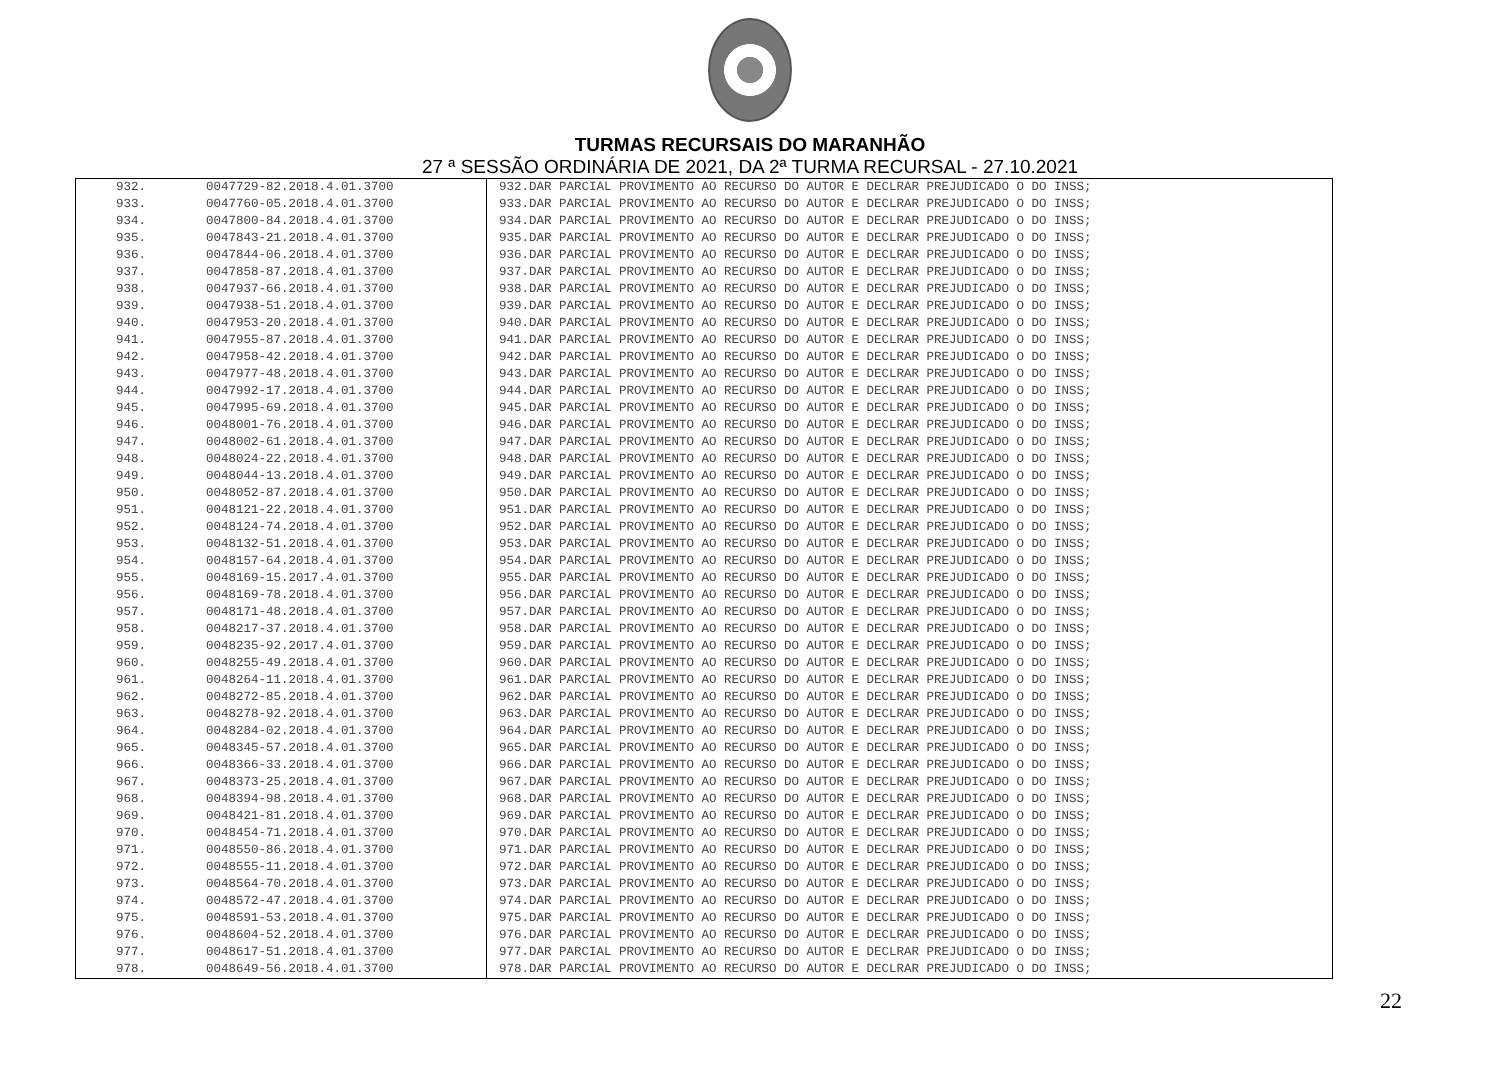TURMAS RECURSAIS DO MARANHÃO
27 ª SESSÃO ORDINÁRIA DE 2021, DA 2ª TURMA RECURSAL - 27.10.2021
| 932. | 0047729-82.2018.4.01.3700 | 932.DAR PARCIAL PROVIMENTO AO RECURSO DO AUTOR E DECLRAR PREJUDICADO O DO INSS; |
| 933. | 0047760-05.2018.4.01.3700 | 933.DAR PARCIAL PROVIMENTO AO RECURSO DO AUTOR E DECLRAR PREJUDICADO O DO INSS; |
| 934. | 0047800-84.2018.4.01.3700 | 934.DAR PARCIAL PROVIMENTO AO RECURSO DO AUTOR E DECLRAR PREJUDICADO O DO INSS; |
| 935. | 0047843-21.2018.4.01.3700 | 935.DAR PARCIAL PROVIMENTO AO RECURSO DO AUTOR E DECLRAR PREJUDICADO O DO INSS; |
| 936. | 0047844-06.2018.4.01.3700 | 936.DAR PARCIAL PROVIMENTO AO RECURSO DO AUTOR E DECLRAR PREJUDICADO O DO INSS; |
| 937. | 0047858-87.2018.4.01.3700 | 937.DAR PARCIAL PROVIMENTO AO RECURSO DO AUTOR E DECLRAR PREJUDICADO O DO INSS; |
| 938. | 0047937-66.2018.4.01.3700 | 938.DAR PARCIAL PROVIMENTO AO RECURSO DO AUTOR E DECLRAR PREJUDICADO O DO INSS; |
| 939. | 0047938-51.2018.4.01.3700 | 939.DAR PARCIAL PROVIMENTO AO RECURSO DO AUTOR E DECLRAR PREJUDICADO O DO INSS; |
| 940. | 0047953-20.2018.4.01.3700 | 940.DAR PARCIAL PROVIMENTO AO RECURSO DO AUTOR E DECLRAR PREJUDICADO O DO INSS; |
| 941. | 0047955-87.2018.4.01.3700 | 941.DAR PARCIAL PROVIMENTO AO RECURSO DO AUTOR E DECLRAR PREJUDICADO O DO INSS; |
| 942. | 0047958-42.2018.4.01.3700 | 942.DAR PARCIAL PROVIMENTO AO RECURSO DO AUTOR E DECLRAR PREJUDICADO O DO INSS; |
| 943. | 0047977-48.2018.4.01.3700 | 943.DAR PARCIAL PROVIMENTO AO RECURSO DO AUTOR E DECLRAR PREJUDICADO O DO INSS; |
| 944. | 0047992-17.2018.4.01.3700 | 944.DAR PARCIAL PROVIMENTO AO RECURSO DO AUTOR E DECLRAR PREJUDICADO O DO INSS; |
| 945. | 0047995-69.2018.4.01.3700 | 945.DAR PARCIAL PROVIMENTO AO RECURSO DO AUTOR E DECLRAR PREJUDICADO O DO INSS; |
| 946. | 0048001-76.2018.4.01.3700 | 946.DAR PARCIAL PROVIMENTO AO RECURSO DO AUTOR E DECLRAR PREJUDICADO O DO INSS; |
| 947. | 0048002-61.2018.4.01.3700 | 947.DAR PARCIAL PROVIMENTO AO RECURSO DO AUTOR E DECLRAR PREJUDICADO O DO INSS; |
| 948. | 0048024-22.2018.4.01.3700 | 948.DAR PARCIAL PROVIMENTO AO RECURSO DO AUTOR E DECLRAR PREJUDICADO O DO INSS; |
| 949. | 0048044-13.2018.4.01.3700 | 949.DAR PARCIAL PROVIMENTO AO RECURSO DO AUTOR E DECLRAR PREJUDICADO O DO INSS; |
| 950. | 0048052-87.2018.4.01.3700 | 950.DAR PARCIAL PROVIMENTO AO RECURSO DO AUTOR E DECLRAR PREJUDICADO O DO INSS; |
| 951. | 0048121-22.2018.4.01.3700 | 951.DAR PARCIAL PROVIMENTO AO RECURSO DO AUTOR E DECLRAR PREJUDICADO O DO INSS; |
| 952. | 0048124-74.2018.4.01.3700 | 952.DAR PARCIAL PROVIMENTO AO RECURSO DO AUTOR E DECLRAR PREJUDICADO O DO INSS; |
| 953. | 0048132-51.2018.4.01.3700 | 953.DAR PARCIAL PROVIMENTO AO RECURSO DO AUTOR E DECLRAR PREJUDICADO O DO INSS; |
| 954. | 0048157-64.2018.4.01.3700 | 954.DAR PARCIAL PROVIMENTO AO RECURSO DO AUTOR E DECLRAR PREJUDICADO O DO INSS; |
| 955. | 0048169-15.2017.4.01.3700 | 955.DAR PARCIAL PROVIMENTO AO RECURSO DO AUTOR E DECLRAR PREJUDICADO O DO INSS; |
| 956. | 0048169-78.2018.4.01.3700 | 956.DAR PARCIAL PROVIMENTO AO RECURSO DO AUTOR E DECLRAR PREJUDICADO O DO INSS; |
| 957. | 0048171-48.2018.4.01.3700 | 957.DAR PARCIAL PROVIMENTO AO RECURSO DO AUTOR E DECLRAR PREJUDICADO O DO INSS; |
| 958. | 0048217-37.2018.4.01.3700 | 958.DAR PARCIAL PROVIMENTO AO RECURSO DO AUTOR E DECLRAR PREJUDICADO O DO INSS; |
| 959. | 0048235-92.2017.4.01.3700 | 959.DAR PARCIAL PROVIMENTO AO RECURSO DO AUTOR E DECLRAR PREJUDICADO O DO INSS; |
| 960. | 0048255-49.2018.4.01.3700 | 960.DAR PARCIAL PROVIMENTO AO RECURSO DO AUTOR E DECLRAR PREJUDICADO O DO INSS; |
| 961. | 0048264-11.2018.4.01.3700 | 961.DAR PARCIAL PROVIMENTO AO RECURSO DO AUTOR E DECLRAR PREJUDICADO O DO INSS; |
| 962. | 0048272-85.2018.4.01.3700 | 962.DAR PARCIAL PROVIMENTO AO RECURSO DO AUTOR E DECLRAR PREJUDICADO O DO INSS; |
| 963. | 0048278-92.2018.4.01.3700 | 963.DAR PARCIAL PROVIMENTO AO RECURSO DO AUTOR E DECLRAR PREJUDICADO O DO INSS; |
| 964. | 0048284-02.2018.4.01.3700 | 964.DAR PARCIAL PROVIMENTO AO RECURSO DO AUTOR E DECLRAR PREJUDICADO O DO INSS; |
| 965. | 0048345-57.2018.4.01.3700 | 965.DAR PARCIAL PROVIMENTO AO RECURSO DO AUTOR E DECLRAR PREJUDICADO O DO INSS; |
| 966. | 0048366-33.2018.4.01.3700 | 966.DAR PARCIAL PROVIMENTO AO RECURSO DO AUTOR E DECLRAR PREJUDICADO O DO INSS; |
| 967. | 0048373-25.2018.4.01.3700 | 967.DAR PARCIAL PROVIMENTO AO RECURSO DO AUTOR E DECLRAR PREJUDICADO O DO INSS; |
| 968. | 0048394-98.2018.4.01.3700 | 968.DAR PARCIAL PROVIMENTO AO RECURSO DO AUTOR E DECLRAR PREJUDICADO O DO INSS; |
| 969. | 0048421-81.2018.4.01.3700 | 969.DAR PARCIAL PROVIMENTO AO RECURSO DO AUTOR E DECLRAR PREJUDICADO O DO INSS; |
| 970. | 0048454-71.2018.4.01.3700 | 970.DAR PARCIAL PROVIMENTO AO RECURSO DO AUTOR E DECLRAR PREJUDICADO O DO INSS; |
| 971. | 0048550-86.2018.4.01.3700 | 971.DAR PARCIAL PROVIMENTO AO RECURSO DO AUTOR E DECLRAR PREJUDICADO O DO INSS; |
| 972. | 0048555-11.2018.4.01.3700 | 972.DAR PARCIAL PROVIMENTO AO RECURSO DO AUTOR E DECLRAR PREJUDICADO O DO INSS; |
| 973. | 0048564-70.2018.4.01.3700 | 973.DAR PARCIAL PROVIMENTO AO RECURSO DO AUTOR E DECLRAR PREJUDICADO O DO INSS; |
| 974. | 0048572-47.2018.4.01.3700 | 974.DAR PARCIAL PROVIMENTO AO RECURSO DO AUTOR E DECLRAR PREJUDICADO O DO INSS; |
| 975. | 0048591-53.2018.4.01.3700 | 975.DAR PARCIAL PROVIMENTO AO RECURSO DO AUTOR E DECLRAR PREJUDICADO O DO INSS; |
| 976. | 0048604-52.2018.4.01.3700 | 976.DAR PARCIAL PROVIMENTO AO RECURSO DO AUTOR E DECLRAR PREJUDICADO O DO INSS; |
| 977. | 0048617-51.2018.4.01.3700 | 977.DAR PARCIAL PROVIMENTO AO RECURSO DO AUTOR E DECLRAR PREJUDICADO O DO INSS; |
| 978. | 0048649-56.2018.4.01.3700 | 978.DAR PARCIAL PROVIMENTO AO RECURSO DO AUTOR E DECLRAR PREJUDICADO O DO INSS; |
22